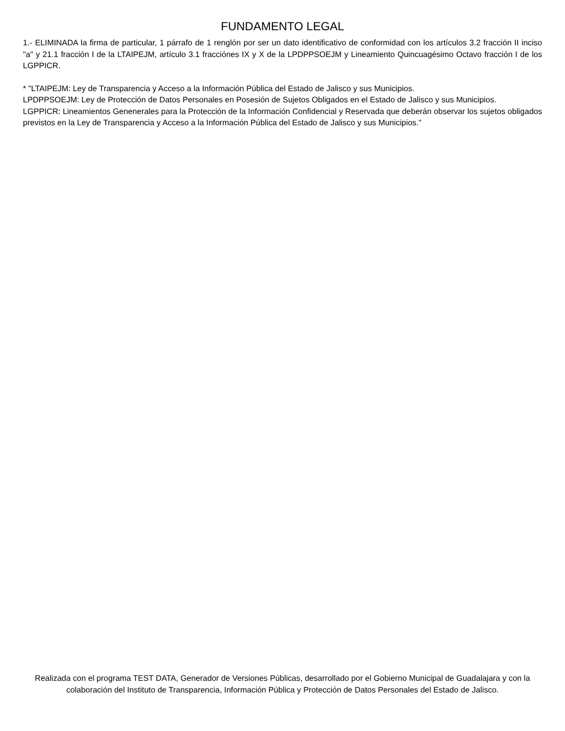FUNDAMENTO LEGAL
1.- ELIMINADA la firma de particular, 1 párrafo de 1 renglón por ser un dato identificativo de conformidad con los artículos 3.2 fracción II inciso "a" y 21.1 fracción I de la LTAIPEJM, artículo 3.1 fracciónes IX y X de la LPDPPSOEJM y Lineamiento Quincuagésimo Octavo fracción I de los LGPPICR.
* "LTAIPEJM: Ley de Transparencia y Acceso a la Información Pública del Estado de Jalisco y sus Municipios.
LPDPPSOEJM: Ley de Protección de Datos Personales en Posesión de Sujetos Obligados en el Estado de Jalisco y sus Municipios.
LGPPICR: Lineamientos Genenerales para la Protección de la Información Confidencial y Reservada que deberán observar los sujetos obligados previstos en la Ley de Transparencia y Acceso a la Información Pública del Estado de Jalisco y sus Municipios."
Realizada con el programa TEST DATA, Generador de Versiones Públicas, desarrollado por el Gobierno Municipal de Guadalajara y con la colaboración del Instituto de Transparencia, Información Pública y Protección de Datos Personales del Estado de Jalisco.